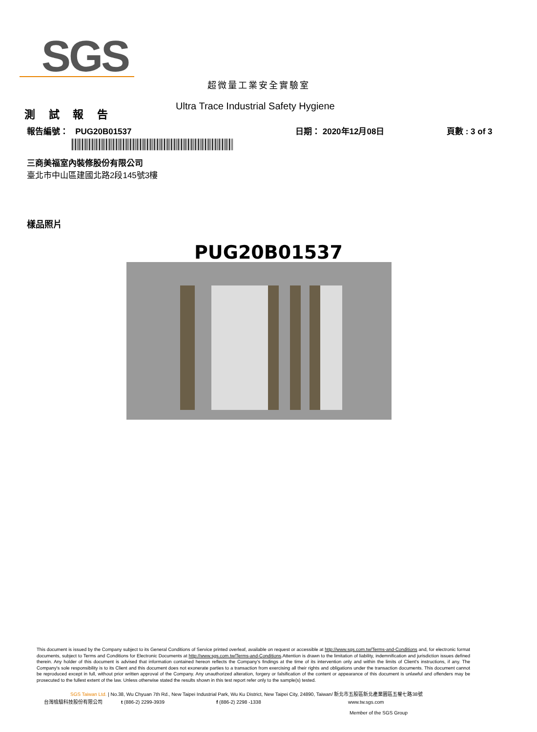SGS
超微量工業安全實驗室
測 試 報 告
Ultra Trace Industrial Safety Hygiene
報告編號： PUG20B01537 日期： 2020年12月08日 頁數 : 3 of 3
三商美福室內裝修股份有限公司
臺北市中山區建國北路2段145號3樓
樣品照片
PUG20B01537
This document is issued by the Company subject to its General Conditions of Service printed overleaf, available on request or accessible at http://www.sgs.com.tw/Terms-and-Conditions and, for electronic format documents, subject to Terms and Conditions for Electronic Documents at http://www.sgs.com.tw/Terms-and-Conditions.Attention is drawn to the limitation of liability, indemnification and jurisdiction issues defined therein. Any holder of this document is advised that information contained hereon reflects the Company's findings at the time of its intervention only and within the limits of Client's instructions, if any. The Company's sole responsibility is to its Client and this document does not exonerate parties to a transaction from exercising all their rights and obligations under the transaction documents. This document cannot be reproduced except in full, without prior written approval of the Company. Any unauthorized alteration, forgery or falsification of the content or appearance of this document is unlawful and offenders may be prosecuted to the fullest extent of the law. Unless otherwise stated the results shown in this test report refer only to the sample(s) tested.
SGS Taiwan Ltd. | No.38, Wu Chyuan 7th Rd., New Taipei Industrial Park, Wu Ku District, New Taipei City, 24890, Taiwan/ 新北市五股區新北產業園區五權七路38號
台灣檢驗科技股份有限公司 t (886-2) 2299-3939 f (886-2) 2298 -1338 www.tw.sgs.com
Member of the SGS Group